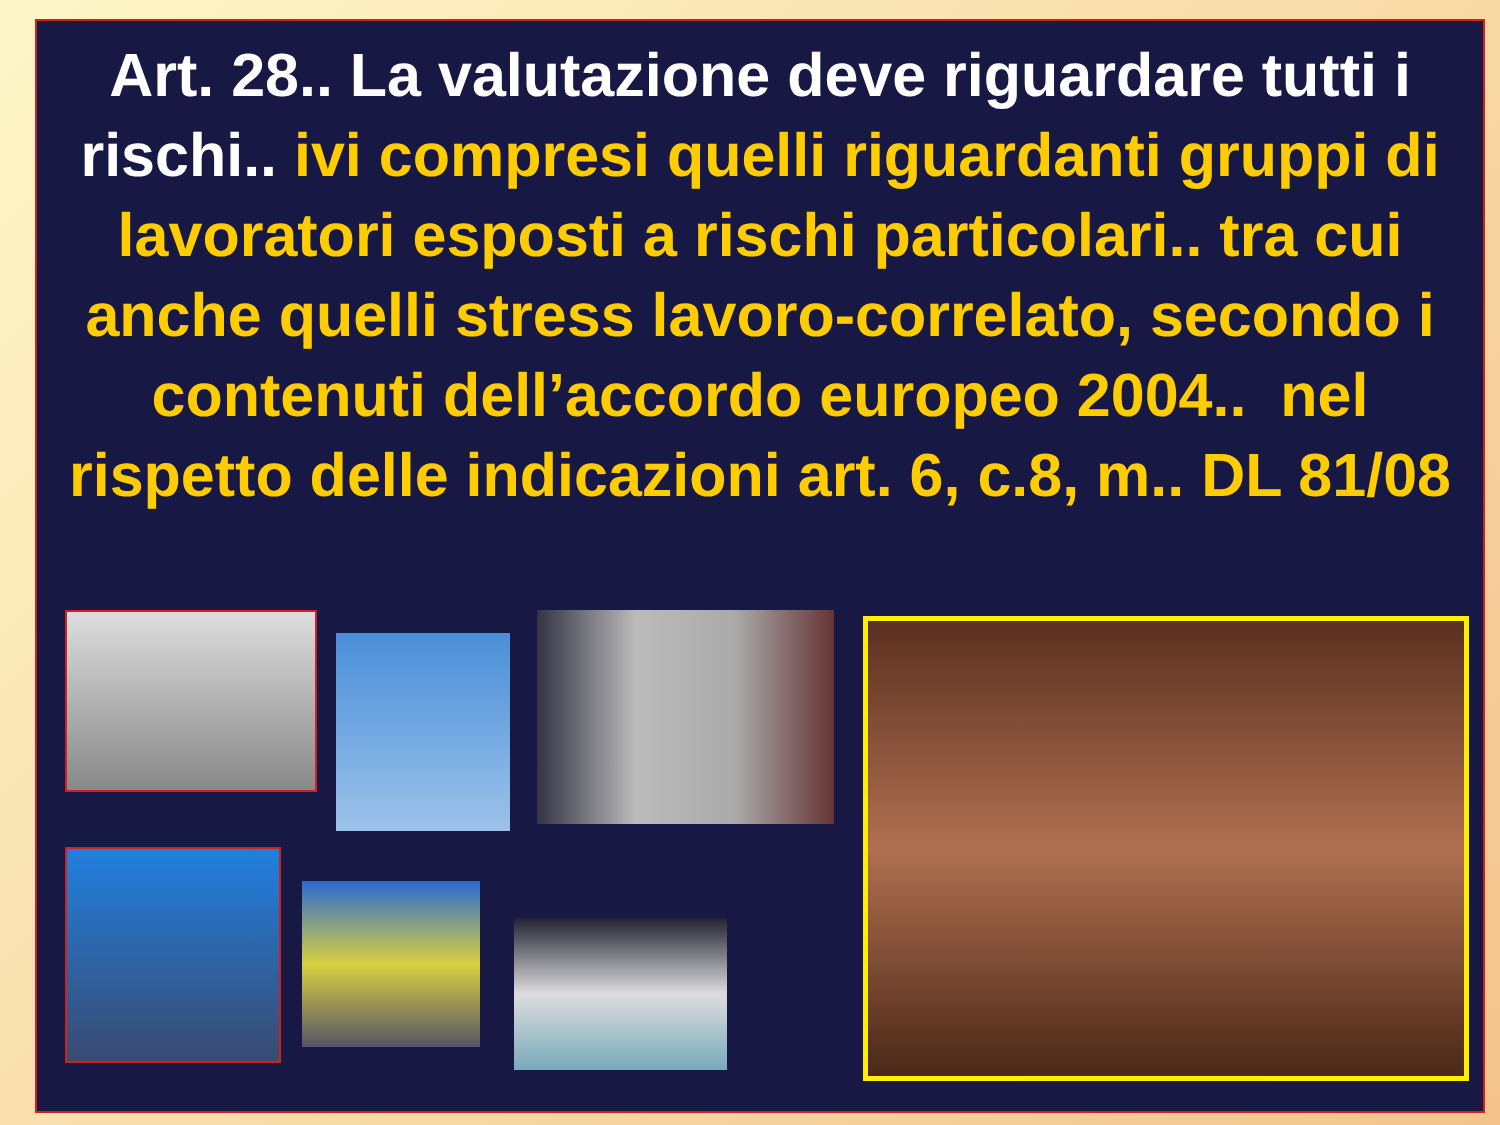Art. 28.. La valutazione deve riguardare tutti i rischi.. ivi compresi quelli riguardanti gruppi di lavoratori esposti a rischi particolari.. tra cui anche quelli stress lavoro-correlato, secondo i contenuti dell’accordo europeo 2004.. nel rispetto delle indicazioni art. 6, c.8, m.. DL 81/08